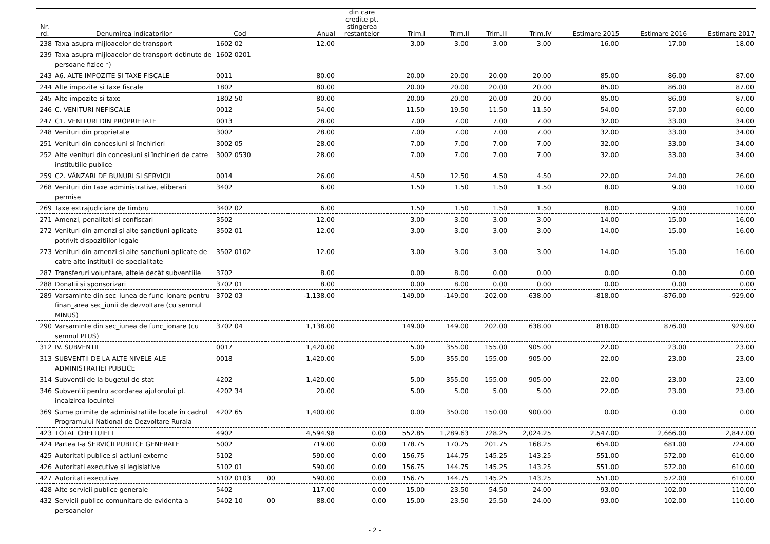| Nr. rd. | Denumirea indicatorilor | Cod | | Anual | din care credite pt. stingerea restantelor | Trim.I | Trim.II | Trim.III | Trim.IV | Estimare 2015 | Estimare 2016 | Estimare 2017 |
| --- | --- | --- | --- | --- | --- | --- | --- | --- | --- | --- | --- | --- |
| 238 | Taxa asupra mijloacelor de transport | 1602 02 | | 12.00 | | 3.00 | 3.00 | 3.00 | 3.00 | 16.00 | 17.00 | 18.00 |
| 239 | Taxa asupra mijloacelor de transport detinute de persoane fizice *) | 1602 0201 | | | | | | | | | | |
| 243 | A6. ALTE IMPOZITE SI TAXE FISCALE | 0011 | | 80.00 | | 20.00 | 20.00 | 20.00 | 20.00 | 85.00 | 86.00 | 87.00 |
| 244 | Alte impozite si taxe fiscale | 1802 | | 80.00 | | 20.00 | 20.00 | 20.00 | 20.00 | 85.00 | 86.00 | 87.00 |
| 245 | Alte impozite si taxe | 1802 50 | | 80.00 | | 20.00 | 20.00 | 20.00 | 20.00 | 85.00 | 86.00 | 87.00 |
| 246 | C. VENITURI NEFISCALE | 0012 | | 54.00 | | 11.50 | 19.50 | 11.50 | 11.50 | 54.00 | 57.00 | 60.00 |
| 247 | C1. VENITURI DIN PROPRIETATE | 0013 | | 28.00 | | 7.00 | 7.00 | 7.00 | 7.00 | 32.00 | 33.00 | 34.00 |
| 248 | Venituri din proprietate | 3002 | | 28.00 | | 7.00 | 7.00 | 7.00 | 7.00 | 32.00 | 33.00 | 34.00 |
| 251 | Venituri din concesiuni si închirieri | 3002 05 | | 28.00 | | 7.00 | 7.00 | 7.00 | 7.00 | 32.00 | 33.00 | 34.00 |
| 252 | Alte venituri din concesiuni si închirieri de catre institutiile publice | 3002 0530 | | 28.00 | | 7.00 | 7.00 | 7.00 | 7.00 | 32.00 | 33.00 | 34.00 |
| 259 | C2. VÂNZARI DE BUNURI SI SERVICII | 0014 | | 26.00 | | 4.50 | 12.50 | 4.50 | 4.50 | 22.00 | 24.00 | 26.00 |
| 268 | Venituri din taxe administrative, eliberari permise | 3402 | | 6.00 | | 1.50 | 1.50 | 1.50 | 1.50 | 8.00 | 9.00 | 10.00 |
| 269 | Taxe extrajudiciare de timbru | 3402 02 | | 6.00 | | 1.50 | 1.50 | 1.50 | 1.50 | 8.00 | 9.00 | 10.00 |
| 271 | Amenzi, penalitati si confiscari | 3502 | | 12.00 | | 3.00 | 3.00 | 3.00 | 3.00 | 14.00 | 15.00 | 16.00 |
| 272 | Venituri din amenzi si alte sanctiuni aplicate potrivit dispozitiilor legale | 3502 01 | | 12.00 | | 3.00 | 3.00 | 3.00 | 3.00 | 14.00 | 15.00 | 16.00 |
| 273 | Venituri din amenzi si alte sanctiuni aplicate de catre alte institutii de specialitate | 3502 0102 | | 12.00 | | 3.00 | 3.00 | 3.00 | 3.00 | 14.00 | 15.00 | 16.00 |
| 287 | Transferuri voluntare, altele decât subventiile | 3702 | | 8.00 | | 0.00 | 8.00 | 0.00 | 0.00 | 0.00 | 0.00 | 0.00 |
| 288 | Donatii si sponsorizari | 3702 01 | | 8.00 | | 0.00 | 8.00 | 0.00 | 0.00 | 0.00 | 0.00 | 0.00 |
| 289 | Varsaminte din sec_iunea de func_ionare pentru finan_area sec_iunii de dezvoltare (cu semnul MINUS) | 3702 03 | | -1,138.00 | | -149.00 | -149.00 | -202.00 | -638.00 | -818.00 | -876.00 | -929.00 |
| 290 | Varsaminte din sec_iunea de func_ionare (cu semnul PLUS) | 3702 04 | | 1,138.00 | | 149.00 | 149.00 | 202.00 | 638.00 | 818.00 | 876.00 | 929.00 |
| 312 | IV. SUBVENTII | 0017 | | 1,420.00 | | 5.00 | 355.00 | 155.00 | 905.00 | 22.00 | 23.00 | 23.00 |
| 313 | SUBVENTII DE LA ALTE NIVELE ALE ADMINISTRATIEI PUBLICE | 0018 | | 1,420.00 | | 5.00 | 355.00 | 155.00 | 905.00 | 22.00 | 23.00 | 23.00 |
| 314 | Subventii de la bugetul de stat | 4202 | | 1,420.00 | | 5.00 | 355.00 | 155.00 | 905.00 | 22.00 | 23.00 | 23.00 |
| 346 | Subventii pentru acordarea ajutorului pt. incalzirea locuintei | 4202 34 | | 20.00 | | 5.00 | 5.00 | 5.00 | 5.00 | 22.00 | 23.00 | 23.00 |
| 369 | Sume primite de administratiile locale în cadrul Programului National de Dezvoltare Rurala | 4202 65 | | 1,400.00 | | 0.00 | 350.00 | 150.00 | 900.00 | 0.00 | 0.00 | 0.00 |
| 423 | TOTAL CHELTUIELI | 4902 | | 4,594.98 | 0.00 | 552.85 | 1,289.63 | 728.25 | 2,024.25 | 2,547.00 | 2,666.00 | 2,847.00 |
| 424 | Partea I-a SERVICII PUBLICE GENERALE | 5002 | | 719.00 | 0.00 | 178.75 | 170.25 | 201.75 | 168.25 | 654.00 | 681.00 | 724.00 |
| 425 | Autoritati publice si actiuni externe | 5102 | | 590.00 | 0.00 | 156.75 | 144.75 | 145.25 | 143.25 | 551.00 | 572.00 | 610.00 |
| 426 | Autoritati executive si legislative | 5102 01 | | 590.00 | 0.00 | 156.75 | 144.75 | 145.25 | 143.25 | 551.00 | 572.00 | 610.00 |
| 427 | Autoritati executive | 5102 0103 | 00 | 590.00 | 0.00 | 156.75 | 144.75 | 145.25 | 143.25 | 551.00 | 572.00 | 610.00 |
| 428 | Alte servicii publice generale | 5402 | | 117.00 | 0.00 | 15.00 | 23.50 | 54.50 | 24.00 | 93.00 | 102.00 | 110.00 |
| 432 | Servicii publice comunitare de evidenta a persoanelor | 5402 10 | 00 | 88.00 | 0.00 | 15.00 | 23.50 | 25.50 | 24.00 | 93.00 | 102.00 | 110.00 |
- 2 -